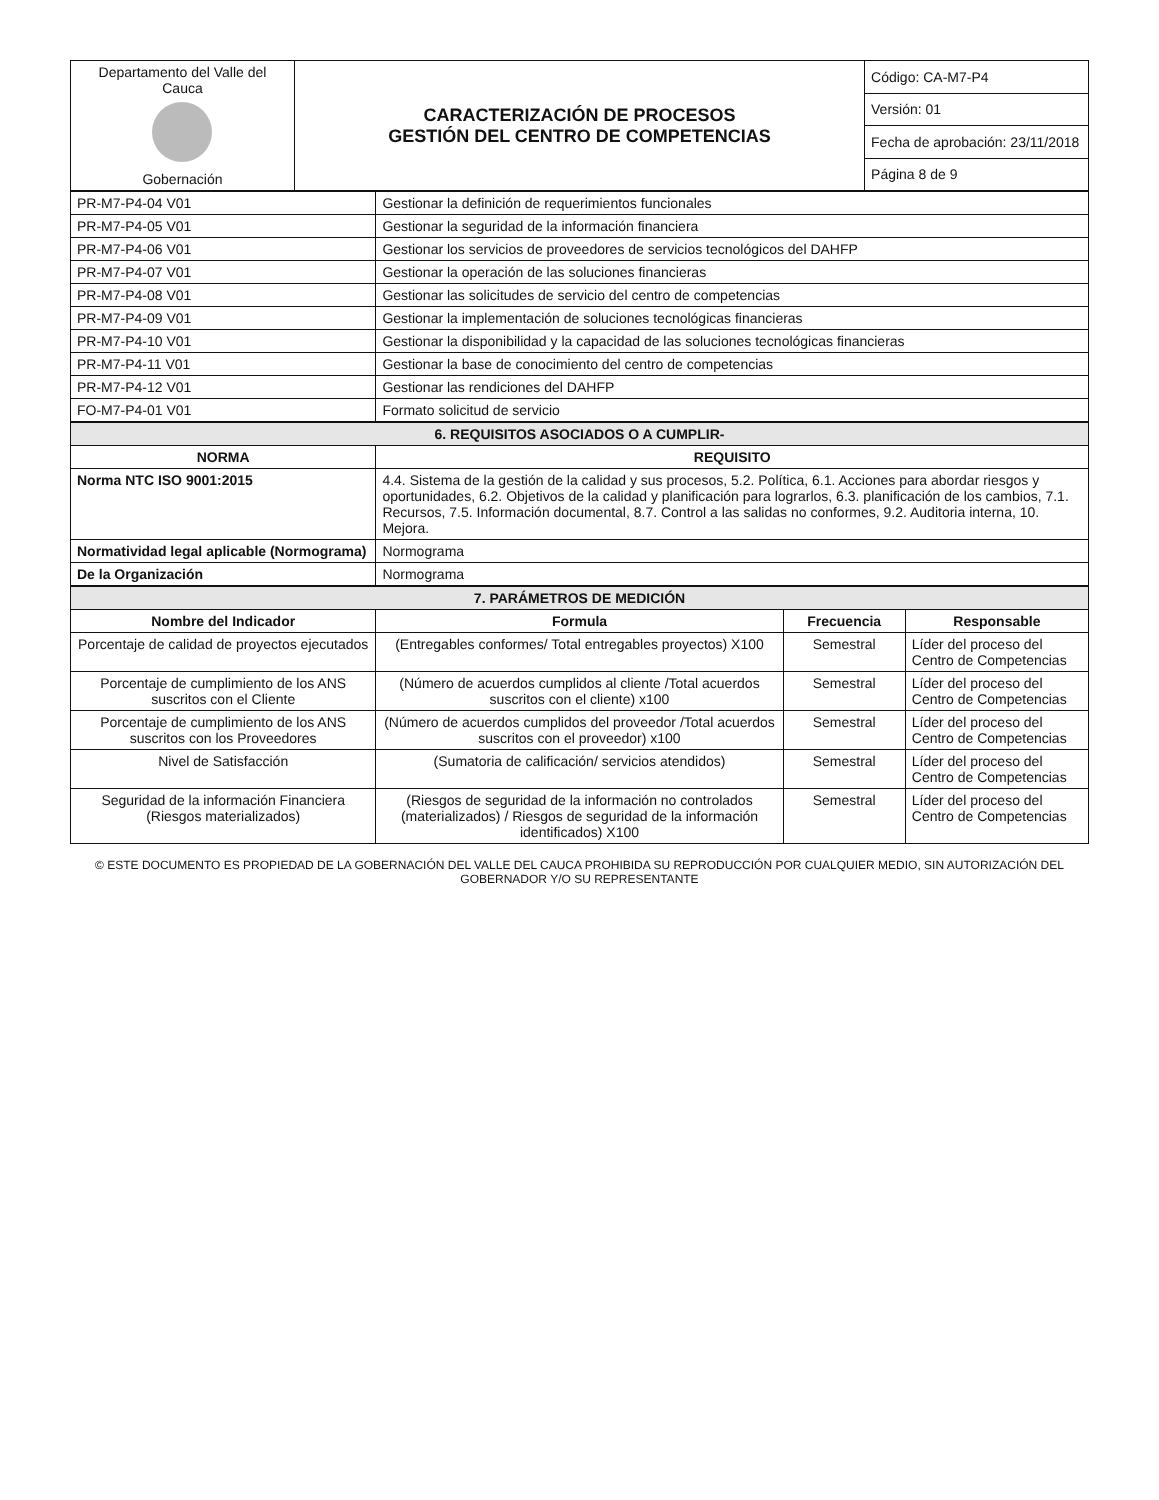| Departamento del Valle del Cauca Gobernación | CARACTERIZACIÓN DE PROCESOS GESTIÓN DEL CENTRO DE COMPETENCIAS | Código: CA-M7-P4 |
| | | Versión: 01 |
| | | Fecha de aprobación: 23/11/2018 |
| | | Página 8 de 9 |
| PR-M7-P4-04 V01 | Gestionar la definición de requerimientos funcionales |
| PR-M7-P4-05 V01 | Gestionar la seguridad de la información financiera |
| PR-M7-P4-06 V01 | Gestionar los servicios de proveedores de servicios tecnológicos del DAHFP |
| PR-M7-P4-07 V01 | Gestionar la operación de las soluciones financieras |
| PR-M7-P4-08 V01 | Gestionar las solicitudes de servicio del centro de competencias |
| PR-M7-P4-09 V01 | Gestionar la implementación de soluciones tecnológicas financieras |
| PR-M7-P4-10 V01 | Gestionar la disponibilidad y la capacidad de las soluciones tecnológicas financieras |
| PR-M7-P4-11 V01 | Gestionar la base de conocimiento del centro de competencias |
| PR-M7-P4-12 V01 | Gestionar las rendiciones del DAHFP |
| FO-M7-P4-01 V01 | Formato solicitud de servicio |
| 6. REQUISITOS ASOCIADOS O A CUMPLIR- | |
| NORMA | REQUISITO |
| Norma NTC ISO 9001:2015 | 4.4. Sistema de la gestión de la calidad y sus procesos, 5.2. Política, 6.1. Acciones para abordar riesgos y oportunidades, 6.2. Objetivos de la calidad y planificación para lograrlos, 6.3. planificación de los cambios, 7.1. Recursos, 7.5. Información documental, 8.7. Control a las salidas no conformes, 9.2. Auditoria interna, 10. Mejora. |
| Normatividad legal aplicable (Normograma) | Normograma |
| De la Organización | Normograma |
| 7. PARÁMETROS DE MEDICIÓN | | | |
| Nombre del Indicador | Formula | Frecuencia | Responsable |
| Porcentaje de calidad de proyectos ejecutados | (Entregables conformes/ Total entregables proyectos) X100 | Semestral | Líder del proceso del Centro de Competencias |
| Porcentaje de cumplimiento de los ANS suscritos con el Cliente | (Número de acuerdos cumplidos al cliente /Total acuerdos suscritos con el cliente) x100 | Semestral | Líder del proceso del Centro de Competencias |
| Porcentaje de cumplimiento de los ANS suscritos con los Proveedores | (Número de acuerdos cumplidos del proveedor /Total acuerdos suscritos con el proveedor) x100 | Semestral | Líder del proceso del Centro de Competencias |
| Nivel de Satisfacción | (Sumatoria de calificación/ servicios atendidos) | Semestral | Líder del proceso del Centro de Competencias |
| Seguridad de la información Financiera (Riesgos materializados) | (Riesgos de seguridad de la información no controlados (materializados) / Riesgos de seguridad de la información identificados) X100 | Semestral | Líder del proceso del Centro de Competencias |
© ESTE DOCUMENTO ES PROPIEDAD DE LA GOBERNACIÓN DEL VALLE DEL CAUCA PROHIBIDA SU REPRODUCCIÓN POR CUALQUIER MEDIO, SIN AUTORIZACIÓN DEL GOBERNADOR Y/O SU REPRESENTANTE